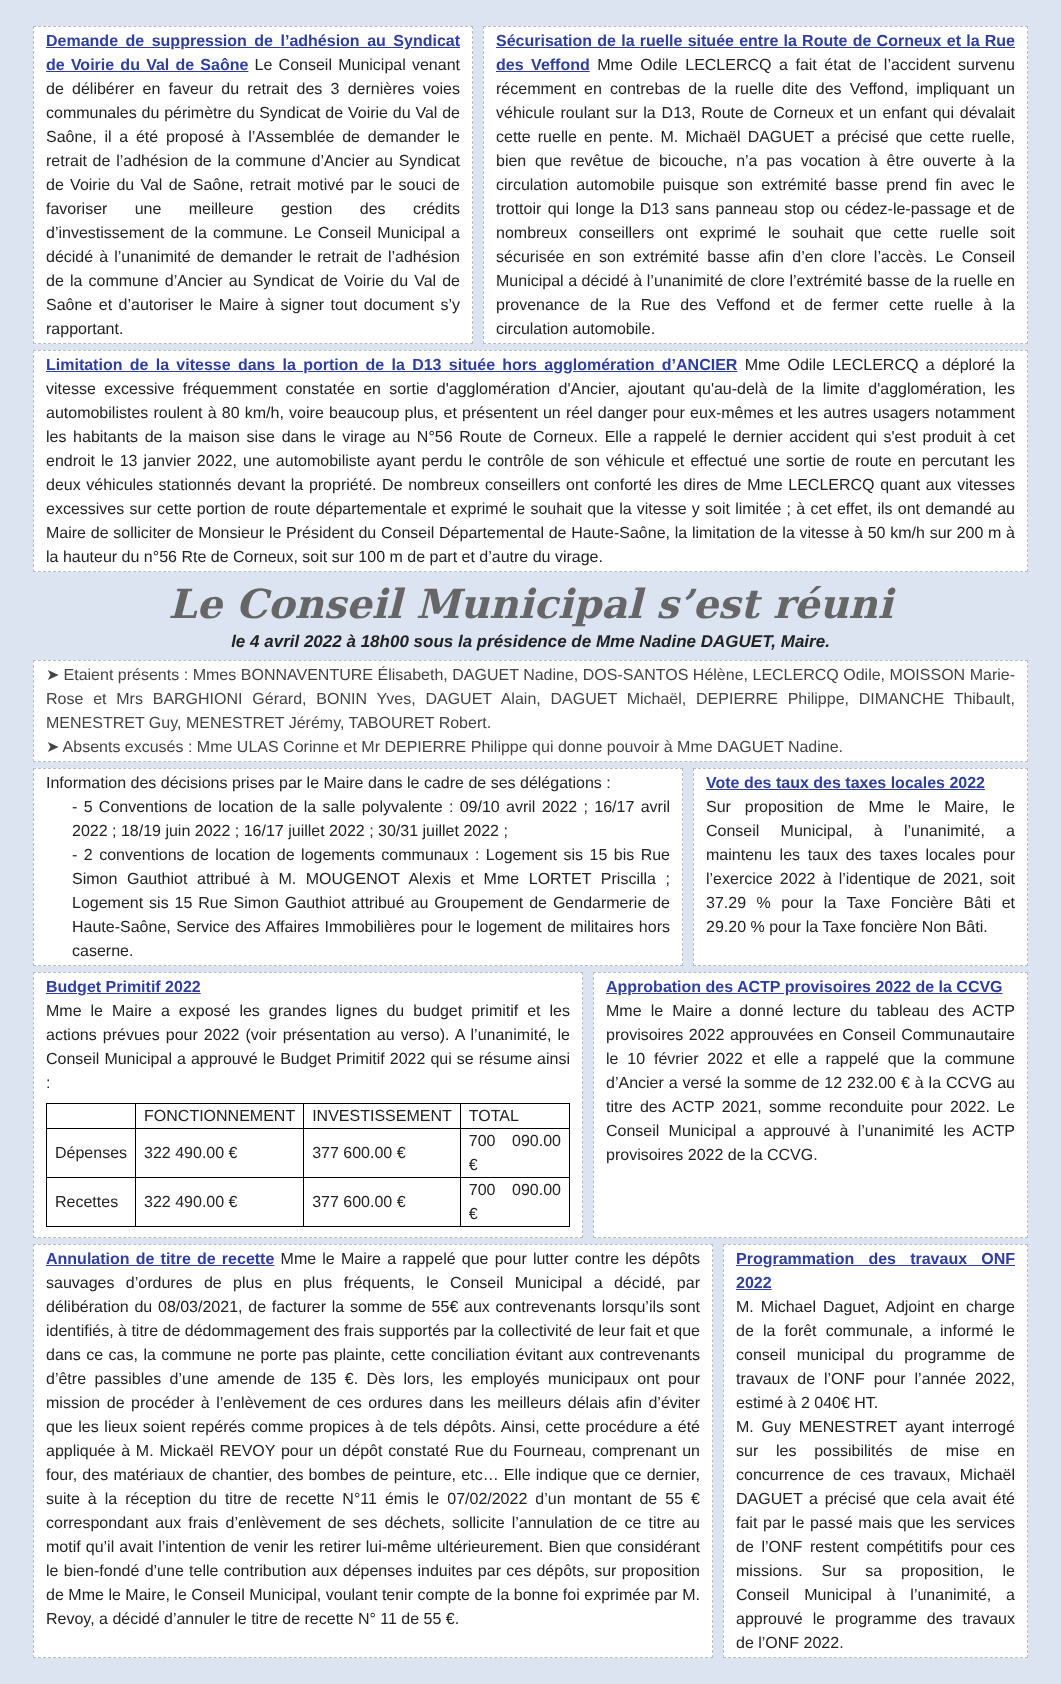Demande de suppression de l’adhésion au Syndicat de Voirie du Val de Saône Le Conseil Municipal venant de délibérer en faveur du retrait des 3 dernières voies communales du périmètre du Syndicat de Voirie du Val de Saône, il a été proposé à l’Assemblée de demander le retrait de l’adhésion de la commune d’Ancier au Syndicat de Voirie du Val de Saône, retrait motivé par le souci de favoriser une meilleure gestion des crédits d’investissement de la commune. Le Conseil Municipal a décidé à l’unanimité de demander le retrait de l’adhésion de la commune d’Ancier au Syndicat de Voirie du Val de Saône et d’autoriser le Maire à signer tout document s’y rapportant.
Sécurisation de la ruelle située entre la Route de Corneux et la Rue des Veffond Mme Odile LECLERCQ a fait état de l’accident survenu récemment en contrebas de la ruelle dite des Veffond, impliquant un véhicule roulant sur la D13, Route de Corneux et un enfant qui dévalait cette ruelle en pente. M. Michaël DAGUET a précisé que cette ruelle, bien que revêtue de bicouche, n’a pas vocation à être ouverte à la circulation automobile puisque son extrémité basse prend fin avec le trottoir qui longe la D13 sans panneau stop ou cédez-le-passage et de nombreux conseillers ont exprimé le souhait que cette ruelle soit sécurisée en son extrémité basse afin d’en clore l’accès. Le Conseil Municipal a décidé à l’unanimité de clore l’extrémité basse de la ruelle en provenance de la Rue des Veffond et de fermer cette ruelle à la circulation automobile.
Limitation de la vitesse dans la portion de la D13 située hors agglomération d’ANCIER Mme Odile LECLERCQ a déploré la vitesse excessive fréquemment constatée en sortie d'agglomération d'Ancier, ajoutant qu'au-delà de la limite d'agglomération, les automobilistes roulent à 80 km/h, voire beaucoup plus, et présentent un réel danger pour eux-mêmes et les autres usagers notamment les habitants de la maison sise dans le virage au N°56 Route de Corneux. Elle a rappelé le dernier accident qui s'est produit à cet endroit le 13 janvier 2022, une automobiliste ayant perdu le contrôle de son véhicule et effectué une sortie de route en percutant les deux véhicules stationnés devant la propriété. De nombreux conseillers ont conforté les dires de Mme LECLERCQ quant aux vitesses excessives sur cette portion de route départementale et exprimé le souhait que la vitesse y soit limitée ; à cet effet, ils ont demandé au Maire de solliciter de Monsieur le Président du Conseil Départemental de Haute-Saône, la limitation de la vitesse à 50 km/h sur 200 m à la hauteur du n°56 Rte de Corneux, soit sur 100 m de part et d’autre du virage.
Le Conseil Municipal s’est réuni
le 4 avril 2022 à 18h00 sous la présidence de Mme Nadine DAGUET, Maire.
➤ Etaient présents : Mmes BONNAVENTURE Élisabeth, DAGUET Nadine, DOS-SANTOS Hélène, LECLERCQ Odile, MOISSON Marie-Rose et Mrs BARGHIONI Gérard, BONIN Yves, DAGUET Alain, DAGUET Michaël, DEPIERRE Philippe, DIMANCHE Thibault, MENESTRET Guy, MENESTRET Jérémy, TABOURET Robert.
➤ Absents excusés : Mme ULAS Corinne et Mr DEPIERRE Philippe qui donne pouvoir à Mme DAGUET Nadine.
Information des décisions prises par le Maire dans le cadre de ses délégations :
- 5 Conventions de location de la salle polyvalente : 09/10 avril 2022 ; 16/17 avril 2022 ; 18/19 juin 2022 ; 16/17 juillet 2022 ; 30/31 juillet 2022 ;
- 2 conventions de location de logements communaux : Logement sis 15 bis Rue Simon Gauthiot attribué à M. MOUGENOT Alexis et Mme LORTET Priscilla ; Logement sis 15 Rue Simon Gauthiot attribué au Groupement de Gendarmerie de Haute-Saône, Service des Affaires Immobilières pour le logement de militaires hors caserne.
Vote des taux des taxes locales 2022
Sur proposition de Mme le Maire, le Conseil Municipal, à l’unanimité, a maintenu les taux des taxes locales pour l’exercice 2022 à l’identique de 2021, soit 37.29 % pour la Taxe Foncière Bâti et 29.20 % pour la Taxe foncière Non Bâti.
Budget Primitif 2022
Mme le Maire a exposé les grandes lignes du budget primitif et les actions prévues pour 2022 (voir présentation au verso). A l’unanimité, le Conseil Municipal a approuvé le Budget Primitif 2022 qui se résume ainsi :
| | FONCTIONNEMENT | INVESTISSEMENT | TOTAL |
| Dépenses | 322 490.00 € | 377 600.00 € | 700 090.00 € |
| Recettes | 322 490.00 € | 377 600.00 € | 700 090.00 € |
Approbation des ACTP provisoires 2022 de la CCVG
Mme le Maire a donné lecture du tableau des ACTP provisoires 2022 approuvées en Conseil Communautaire le 10 février 2022 et elle a rappelé que la commune d’Ancier a versé la somme de 12 232.00 € à la CCVG au titre des ACTP 2021, somme reconduite pour 2022. Le Conseil Municipal a approuvé à l’unanimité les ACTP provisoires 2022 de la CCVG.
Annulation de titre de recette Mme le Maire a rappelé que pour lutter contre les dépôts sauvages d’ordures de plus en plus fréquents, le Conseil Municipal a décidé, par délibération du 08/03/2021, de facturer la somme de 55€ aux contrevenants lorsqu’ils sont identifiés, à titre de dédommagement des frais supportés par la collectivité de leur fait et que dans ce cas, la commune ne porte pas plainte, cette conciliation évitant aux contrevenants d’être passibles d’une amende de 135 €. Dès lors, les employés municipaux ont pour mission de procéder à l’enlèvement de ces ordures dans les meilleurs délais afin d’éviter que les lieux soient repérés comme propices à de tels dépôts. Ainsi, cette procédure a été appliquée à M. Mickaël REVOY pour un dépôt constaté Rue du Fourneau, comprenant un four, des matériaux de chantier, des bombes de peinture, etc… Elle indique que ce dernier, suite à la réception du titre de recette N°11 émis le 07/02/2022 d’un montant de 55 € correspondant aux frais d’enlèvement de ses déchets, sollicite l’annulation de ce titre au motif qu’il avait l’intention de venir les retirer lui-même ultérieurement. Bien que considérant le bien-fondé d’une telle contribution aux dépenses induites par ces dépôts, sur proposition de Mme le Maire, le Conseil Municipal, voulant tenir compte de la bonne foi exprimée par M. Revoy, a décidé d’annuler le titre de recette N° 11 de 55 €.
Programmation des travaux ONF 2022
M. Michael Daguet, Adjoint en charge de la forêt communale, a informé le conseil municipal du programme de travaux de l’ONF pour l’année 2022, estimé à 2 040€ HT.
M. Guy MENESTRET ayant interrogé sur les possibilités de mise en concurrence de ces travaux, Michaël DAGUET a précisé que cela avait été fait par le passé mais que les services de l’ONF restent compétitifs pour ces missions. Sur sa proposition, le Conseil Municipal à l’unanimité, a approuvé le programme des travaux de l’ONF 2022.